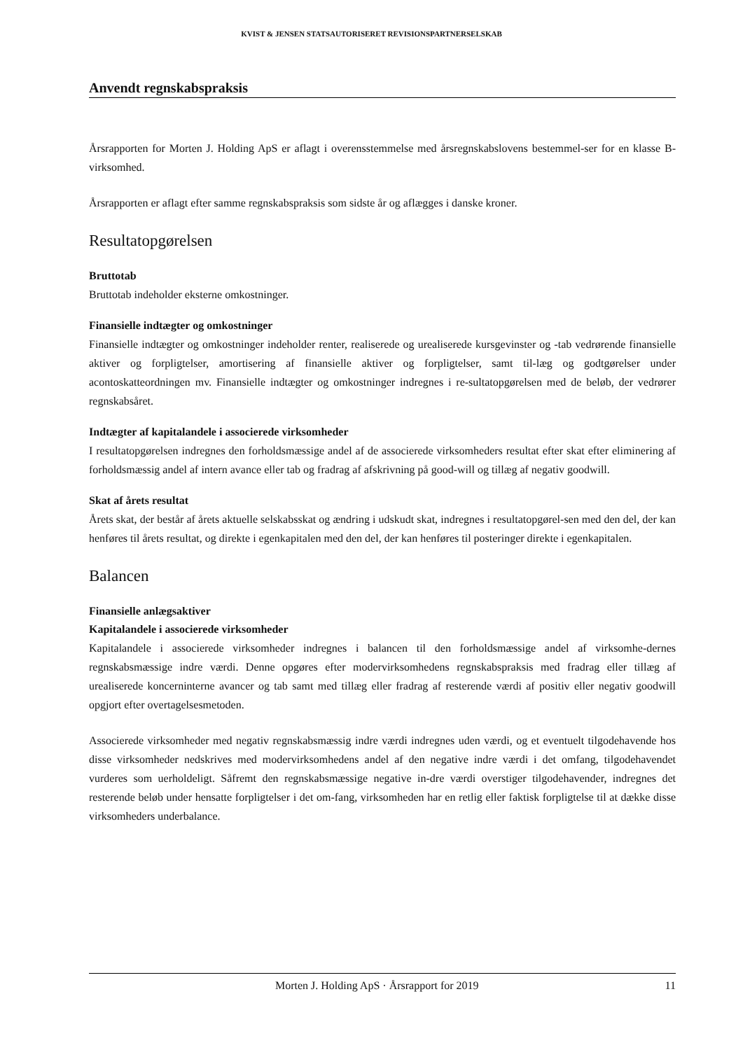KVIST & JENSEN STATSAUTORISERET REVISIONSPARTNERSELSKAB
Anvendt regnskabspraksis
Årsrapporten for Morten J. Holding ApS er aflagt i overensstemmelse med årsregnskabslovens bestemmel-ser for en klasse B-virksomhed.
Årsrapporten er aflagt efter samme regnskabspraksis som sidste år og aflægges i danske kroner.
Resultatopgørelsen
Bruttotab
Bruttotab indeholder eksterne omkostninger.
Finansielle indtægter og omkostninger
Finansielle indtægter og omkostninger indeholder renter, realiserede og urealiserede kursgevinster og -tab vedrørende finansielle aktiver og forpligtelser, amortisering af finansielle aktiver og forpligtelser, samt til-læg og godtgørelser under acontoskatteordningen mv. Finansielle indtægter og omkostninger indregnes i re-sultatopgørelsen med de beløb, der vedrører regnskabsåret.
Indtægter af kapitalandele i associerede virksomheder
I resultatopgørelsen indregnes den forholdsmæssige andel af de associerede virksomheders resultat efter skat efter eliminering af forholdsmæssig andel af intern avance eller tab og fradrag af afskrivning på good-will og tillæg af negativ goodwill.
Skat af årets resultat
Årets skat, der består af årets aktuelle selskabsskat og ændring i udskudt skat, indregnes i resultatopgørel-sen med den del, der kan henføres til årets resultat, og direkte i egenkapitalen med den del, der kan henføres til posteringer direkte i egenkapitalen.
Balancen
Finansielle anlægsaktiver
Kapitalandele i associerede virksomheder
Kapitalandele i associerede virksomheder indregnes i balancen til den forholdsmæssige andel af virksomhe-dernes regnskabsmæssige indre værdi. Denne opgøres efter modervirksomhedens regnskabspraksis med fradrag eller tillæg af urealiserede koncerninterne avancer og tab samt med tillæg eller fradrag af resterende værdi af positiv eller negativ goodwill opgjort efter overtagelsesmetoden.
Associerede virksomheder med negativ regnskabsmæssig indre værdi indregnes uden værdi, og et eventuelt tilgodehavende hos disse virksomheder nedskrives med modervirksomhedens andel af den negative indre værdi i det omfang, tilgodehavendet vurderes som uerholdeligt. Såfremt den regnskabsmæssige negative in-dre værdi overstiger tilgodehavender, indregnes det resterende beløb under hensatte forpligtelser i det om-fang, virksomheden har en retlig eller faktisk forpligtelse til at dække disse virksomheders underbalance.
Morten J. Holding ApS · Årsrapport for 2019 11